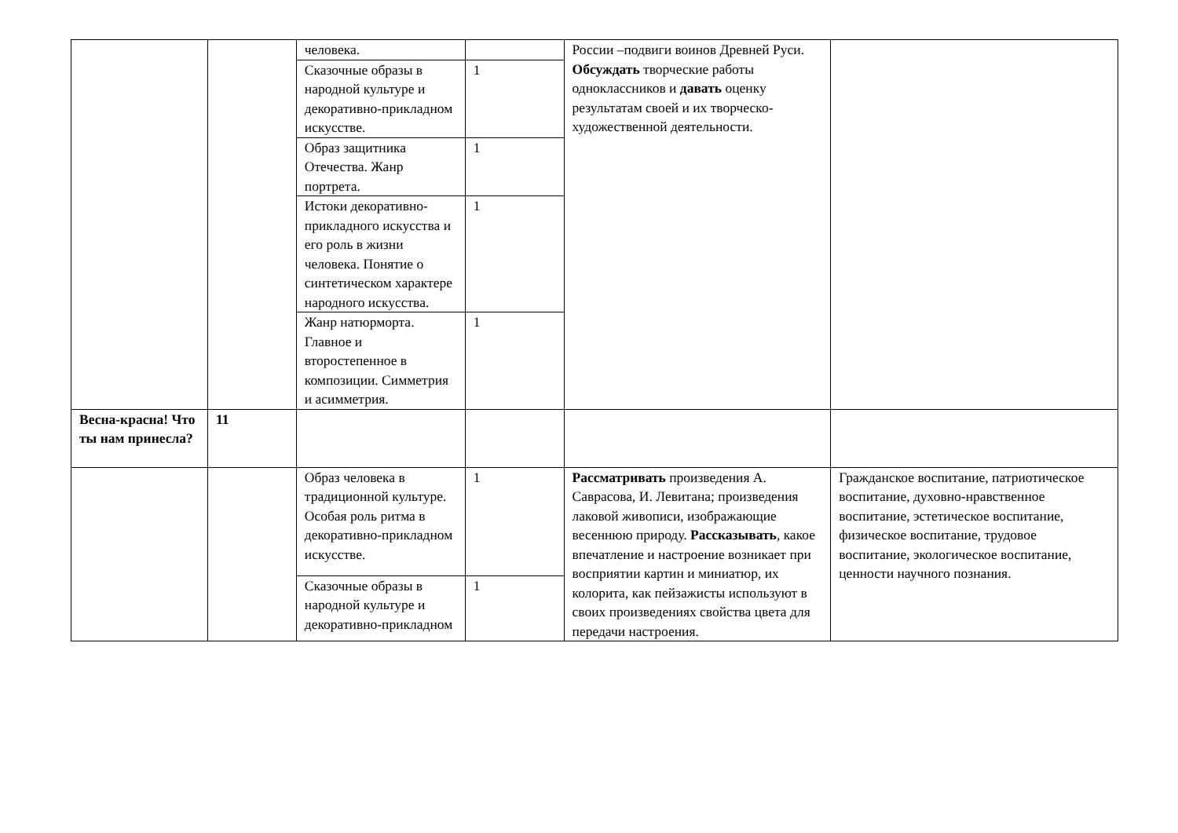| | | человека. | | России –подвиги воинов Древней Руси. Обсуждать творческие работы одноклассников и давать оценку результатам своей и их творческо-художественной деятельности. | |
| | | Сказочные образы в народной культуре и декоративно-прикладном искусстве. | 1 | | |
| | | Образ защитника Отечества. Жанр портрета. | 1 | | |
| | | Истоки декоративно-прикладного искусства и его роль в жизни человека. Понятие о синтетическом характере народного искусства. | 1 | | |
| | | Жанр натюрморта. Главное и второстепенное в композиции. Симметрия и асимметрия. | 1 | | |
| Весна-красна! Что ты нам принесла? | 11 | | | | |
| | | Образ человека в традиционной культуре. Особая роль ритма в декоративно-прикладном искусстве. | 1 | Рассматривать произведения А. Саврасова, И. Левитана; произведения лаковой живописи, изображающие весеннюю природу. Рассказывать , какое впечатление и настроение возникает при восприятии картин и миниатюр, их колорита, как пейзажисты используют в своих произведениях свойства цвета для передачи настроения. | Гражданское воспитание, патриотическое воспитание, духовно-нравственное воспитание, эстетическое воспитание, физическое воспитание, трудовое воспитание, экологическое воспитание, ценности научного познания. |
| | | Сказочные образы в народной культуре и декоративно-прикладном | 1 | | |